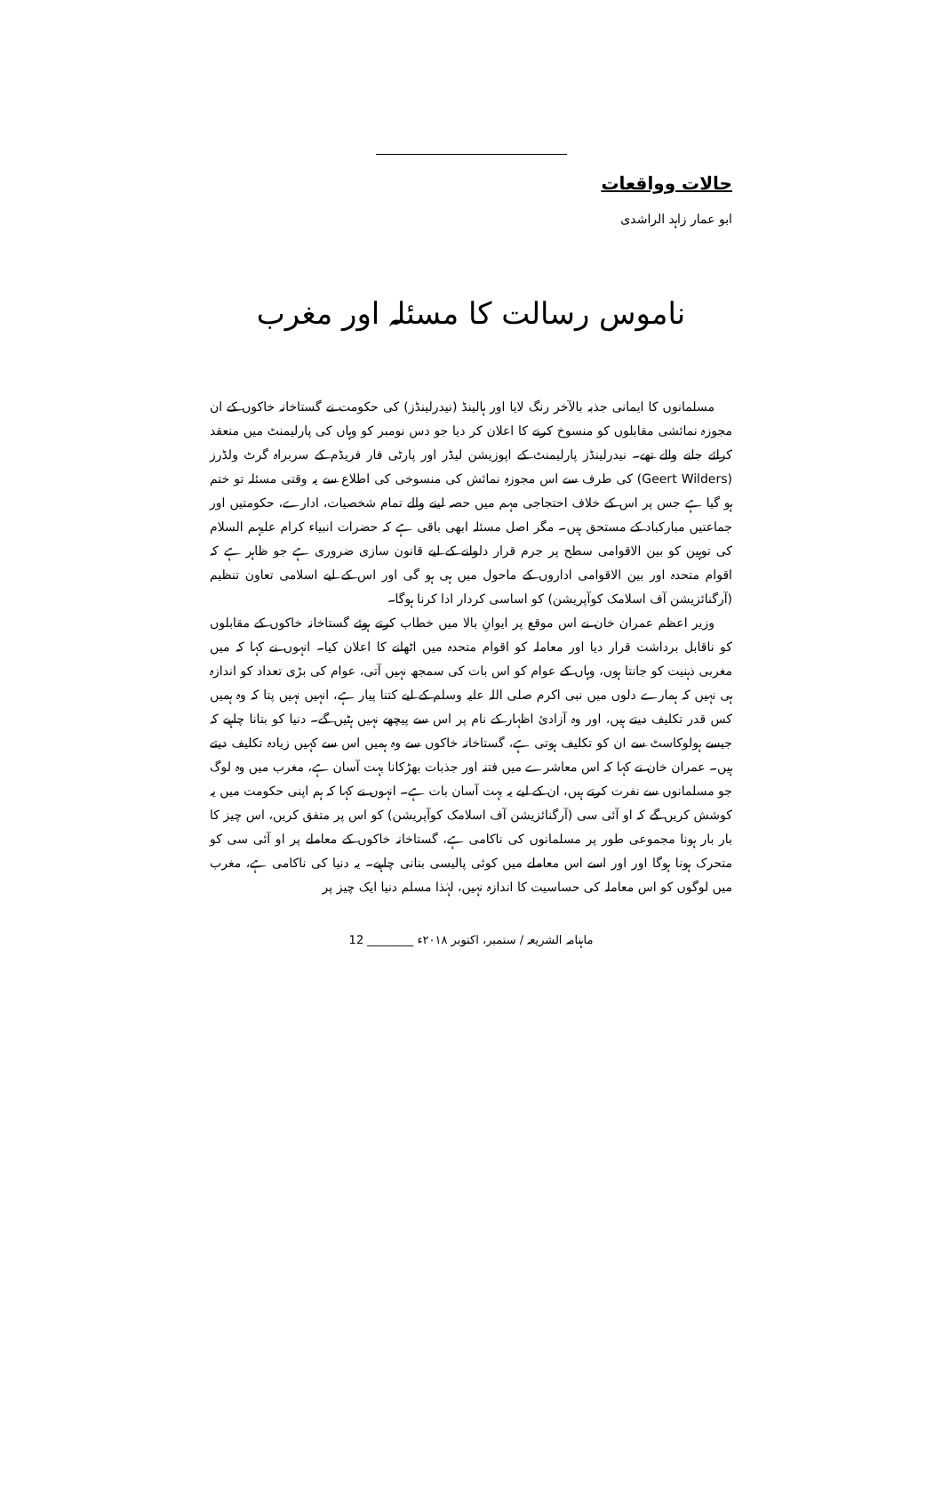حالات وواقعات
ابو عمار زاہد الراشدی
ناموس رسالت کا مسئلہ اور مغرب
مسلمانوں کا ایمانی جذبہ بالآخر رنگ لایا اور ہالینڈ (نیدرلینڈز) کی حکومت نے گستاخانہ خاکوں کے ان مجوزہ نمائشی مقابلوں کو منسوخ کرنے کا اعلان کر دیا جو دس نومبر کو وہاں کی پارلیمنٹ میں منعقد کرائے جانے والے تھے۔ نیدرلینڈز پارلیمنٹ کے اپوزیشن لیڈر اور پارٹی فار فریڈم کے سربراہ گرٹ ولڈرز (Geert Wilders) کی طرف سے اس مجوزہ نمائش کی منسوخی کی اطلاع سے یہ وقتی مسئلہ تو ختم ہو گیا ہے جس پر اس کے خلاف احتجاجی مہم میں حصہ لینے والے تمام شخصیات، ادارے، حکومتیں اور جماعتیں مبارکباد کے مستحق ہیں۔ مگر اصل مسئلہ ابھی باقی ہے کہ حضرات انبیاء کرام علیہم السلام کی توہین کو بین الاقوامی سطح پر جرم قرار دلوانے کے لیے قانون سازی ضروری ہے جو ظاہر ہے کہ اقوام متحدہ اور بین الاقوامی اداروں کے ماحول میں ہی ہو گی اور اس کے لیے اسلامی تعاون تنظیم (آرگنائزیشن آف اسلامک کوآپریشن) کو اساسی کردار ادا کرنا ہوگا۔
وزیر اعظم عمران خان نے اس موقع پر ایوانِ بالا میں خطاب کرتے ہوئے گستاخانہ خاکوں کے مقابلوں کو ناقابل برداشت قرار دیا اور معاملہ کو اقوام متحدہ میں اٹھانے کا اعلان کیا۔ انہوں نے کہا کہ میں مغربی ذہنیت کو جانتا ہوں، وہاں کے عوام کو اس بات کی سمجھ نہیں آتی، عوام کی بڑی تعداد کو اندازہ ہی نہیں کہ ہمارے دلوں میں نبی اکرم صلی اللہ علیہ وسلم کے لیے کتنا پیار ہے، انہیں نہیں پتا کہ وہ ہمیں کس قدر تکلیف دیتے ہیں، اور وہ آزادئ اظہار کے نام پر اس سے پیچھے نہیں ہٹیں گے۔ دنیا کو بتانا چاہیے کہ جیسے ہولوکاسٹ سے ان کو تکلیف ہوتی ہے، گستاخانہ خاکوں سے وہ ہمیں اس سے کہیں زیادہ تکلیف دیتے ہیں۔ عمران خان نے کہا کہ اس معاشرے میں فتنہ اور جذبات بھڑکانا بہت آسان ہے، مغرب میں وہ لوگ جو مسلمانوں سے نفرت کرتے ہیں، ان کے لیے یہ بہت آسان بات ہے۔ انہوں نے کہا کہ ہم اپنی حکومت میں یہ کوشش کریں گے کہ او آئی سی (آرگنائزیشن آف اسلامک کوآپریشن) کو اس پر متفق کریں، اس چیز کا بار بار ہونا مجموعی طور پر مسلمانوں کی ناکامی ہے، گستاخانہ خاکوں کے معاملے پر او آئی سی کو متحرک ہونا ہوگا اور اور اسے اس معاملے میں کوئی پالیسی بنانی چاہیے۔ یہ دنیا کی ناکامی ہے، مغرب میں لوگوں کو اس معاملہ کی حساسیت کا اندازہ نہیں، لہٰذا مسلم دنیا ایک چیز پر
ماہنامہ الشریعہ / ستمبر، اکتوبر ۲۰۱۸ء ________ 12